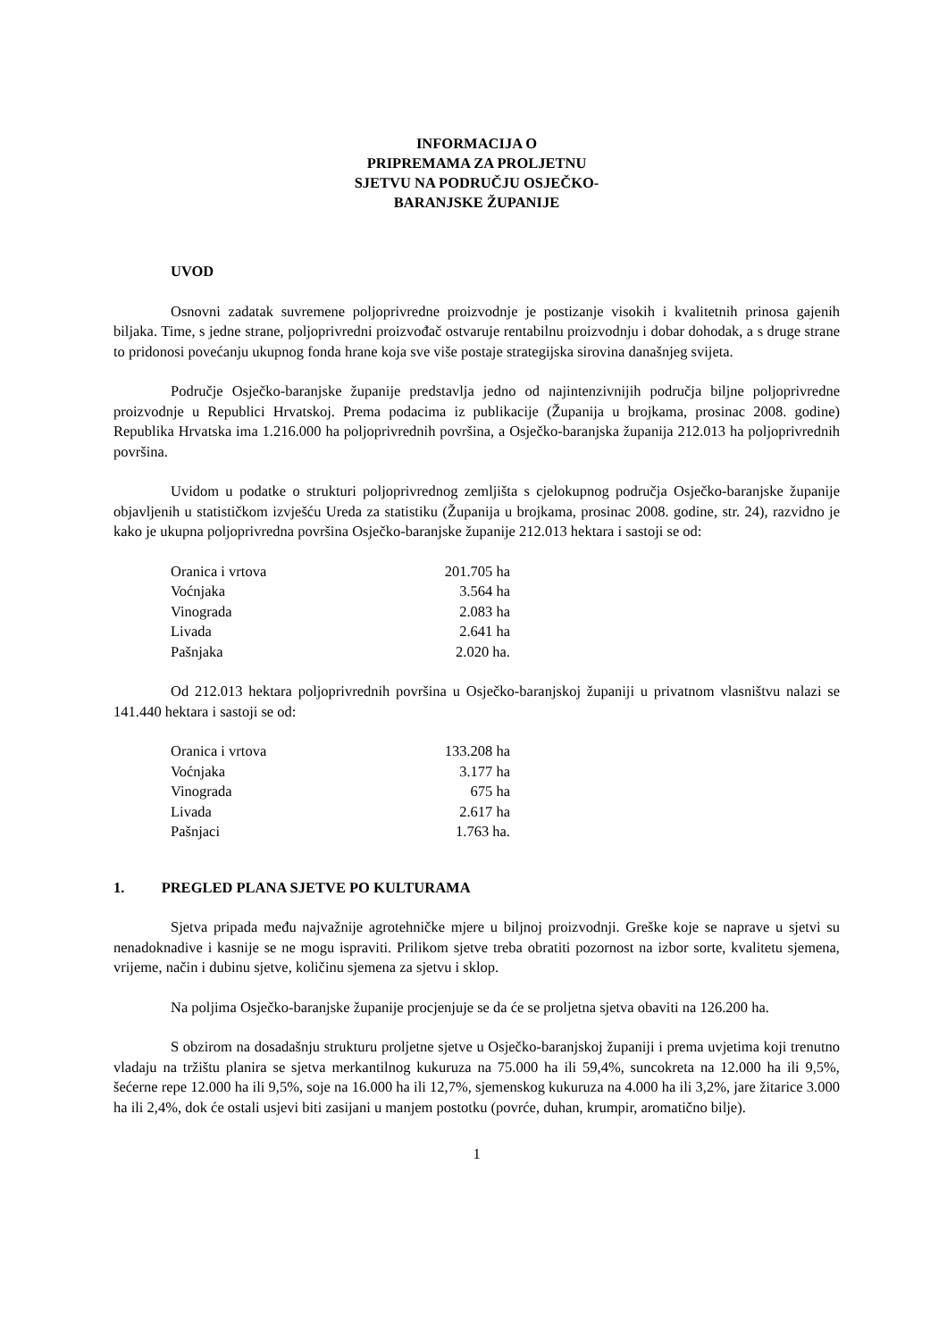INFORMACIJA O
PRIPREMAMA ZA PROLJETNU
SJETVU NA PODRUČJU OSJEČKO-
BARANJSKE ŽUPANIJE
UVOD
Osnovni zadatak suvremene poljoprivredne proizvodnje je postizanje visokih i kvalitetnih prinosa gajenih biljaka. Time, s jedne strane, poljoprivredni proizvođač ostvaruje rentabilnu proizvodnju i dobar dohodak, a s druge strane to pridonosi povećanju ukupnog fonda hrane koja sve više postaje strategijska sirovina današnjeg svijeta.
Područje Osječko-baranjske županije predstavlja jedno od najintenzivnijih područja biljne poljoprivredne proizvodnje u Republici Hrvatskoj. Prema podacima iz publikacije (Županija u brojkama, prosinac 2008. godine) Republika Hrvatska ima 1.216.000 ha poljoprivrednih površina, a Osječko-baranjska županija 212.013 ha poljoprivrednih površina.
Uvidom u podatke o strukturi poljoprivrednog zemljišta s cjelokupnog područja Osječko-baranjske županije objavljenih u statističkom izvješću Ureda za statistiku (Županija u brojkama, prosinac 2008. godine, str. 24), razvidno je kako je ukupna poljoprivredna površina Osječko-baranjske županije 212.013 hektara i sastoji se od:
| Oranica i vrtova | 201.705 ha |
| Voćnjaka | 3.564 ha |
| Vinograda | 2.083 ha |
| Livada | 2.641 ha |
| Pašnjaka | 2.020 ha. |
Od 212.013 hektara poljoprivrednih površina u Osječko-baranjskoj županiji u privatnom vlasništvu nalazi se 141.440 hektara i sastoji se od:
| Oranica i vrtova | 133.208 ha |
| Voćnjaka | 3.177 ha |
| Vinograda | 675 ha |
| Livada | 2.617 ha |
| Pašnjaci | 1.763 ha. |
1. PREGLED PLANA SJETVE PO KULTURAMA
Sjetva pripada među najvažnije agrotehničke mjere u biljnoj proizvodnji. Greške koje se naprave u sjetvi su nenadoknadive i kasnije se ne mogu ispraviti. Prilikom sjetve treba obratiti pozornost na izbor sorte, kvalitetu sjemena, vrijeme, način i dubinu sjetve, količinu sjemena za sjetvu i sklop.
Na poljima Osječko-baranjske županije procjenjuje se da će se proljetna sjetva obaviti na 126.200 ha.
S obzirom na dosadašnju strukturu proljetne sjetve u Osječko-baranjskoj županiji i prema uvjetima koji trenutno vladaju na tržištu planira se sjetva merkantilnog kukuruza na 75.000 ha ili 59,4%, suncokreta na 12.000 ha ili 9,5%, šećerne repe 12.000 ha ili 9,5%, soje na 16.000 ha ili 12,7%, sjemenskog kukuruza na 4.000 ha ili 3,2%, jare žitarice 3.000 ha ili 2,4%, dok će ostali usjevi biti zasijani u manjem postotku (povrće, duhan, krumpir, aromatično bilje).
1